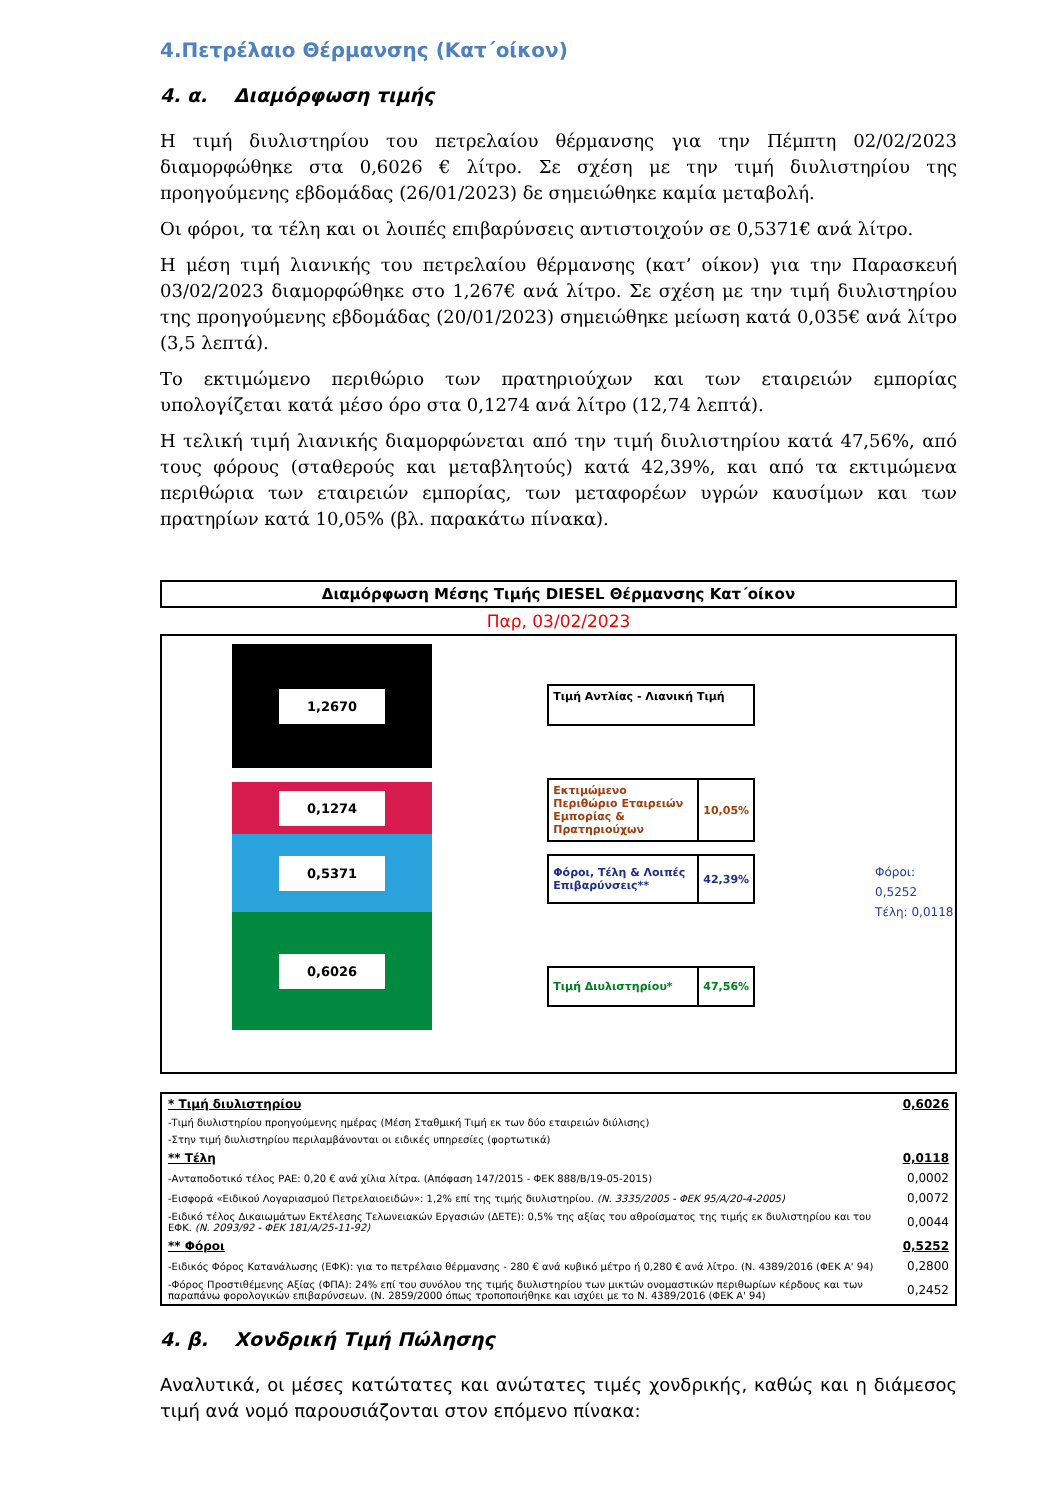4.Πετρέλαιο Θέρμανσης (Κατ΄οίκον)
4. α. Διαμόρφωση τιμής
Η τιμή διυλιστηρίου του πετρελαίου θέρμανσης για την Πέμπτη 02/02/2023 διαμορφώθηκε στα 0,6026 € λίτρο. Σε σχέση με την τιμή διυλιστηρίου της προηγούμενης εβδομάδας (26/01/2023) δε σημειώθηκε καμία μεταβολή.
Οι φόροι, τα τέλη και οι λοιπές επιβαρύνσεις αντιστοιχούν σε 0,5371€ ανά λίτρο.
Η μέση τιμή λιανικής του πετρελαίου θέρμανσης (κατ’ οίκον) για την Παρασκευή 03/02/2023 διαμορφώθηκε στο 1,267€ ανά λίτρο. Σε σχέση με την τιμή διυλιστηρίου της προηγούμενης εβδομάδας (20/01/2023) σημειώθηκε μείωση κατά 0,035€ ανά λίτρο (3,5 λεπτά).
Το εκτιμώμενο περιθώριο των πρατηριούχων και των εταιρειών εμπορίας υπολογίζεται κατά μέσο όρο στα 0,1274 ανά λίτρο (12,74 λεπτά).
Η τελική τιμή λιανικής διαμορφώνεται από την τιμή διυλιστηρίου κατά 47,56%, από τους φόρους (σταθερούς και μεταβλητούς) κατά 42,39%, και από τα εκτιμώμενα περιθώρια των εταιρειών εμπορίας, των μεταφορέων υγρών καυσίμων και των πρατηρίων κατά 10,05% (βλ. παρακάτω πίνακα).
Διαμόρφωση Μέσης Τιμής DIESEL Θέρμανσης Κατ΄οίκον
Παρ, 03/02/2023
1,2670
0,1274
0,5371
0,6026
Τιμή Αντλίας - Λιανική Τιμή
Εκτιμώμενο Περιθώριο Εταιρειών Εμπορίας & Πρατηριούχων
10,05%
Φόροι, Τέλη & Λοιπές Επιβαρύνσεις**
42,39%
Τιμή Διυλιστηρίου*
47,56%
Φόροι: 0,5252
Τέλη: 0,0118
| * Τιμή διυλιστηρίου | 0,6026 |
| -Τιμή διυλιστηρίου προηγούμενης ημέρας (Μέση Σταθμική Τιμή εκ των δύο εταιρειών διύλισης) | |
| -Στην τιμή διυλιστηρίου περιλαμβάνονται οι ειδικές υπηρεσίες (φορτωτικά) | |
| ** Τέλη | 0,0118 |
| -Ανταποδοτικό τέλος ΡΑΕ: 0,20 € ανά χίλια λίτρα. (Απόφαση 147/2015 - ΦΕΚ 888/Β/19-05-2015) | 0,0002 |
| -Εισφορά «Ειδικού Λογαριασμού Πετρελαιοειδών»: 1,2% επί της τιμής διυλιστηρίου. (Ν. 3335/2005 - ΦΕΚ 95/Α/20-4-2005) | 0,0072 |
| -Ειδικό τέλος Δικαιωμάτων Εκτέλεσης Τελωνειακών Εργασιών (ΔΕΤΕ): 0,5% της αξίας του αθροίσματος της τιμής εκ διυλιστηρίου και του ΕΦΚ. (Ν. 2093/92 - ΦΕΚ 181/Α/25-11-92) | 0,0044 |
| ** Φόροι | 0,5252 |
| -Ειδικός Φόρος Κατανάλωσης (ΕΦΚ): για το πετρέλαιο θέρμανσης - 280 € ανά κυβικό μέτρο ή 0,280 € ανά λίτρο. (Ν. 4389/2016 (ΦΕΚ Α' 94) | 0,2800 |
| -Φόρος Προστιθέμενης Αξίας (ΦΠΑ): 24% επί του συνόλου της τιμής διυλιστηρίου των μικτών ονομαστικών περιθωρίων κέρδους και των παραπάνω φορολογικών επιβαρύνσεων. (Ν. 2859/2000 όπως τροποποιήθηκε και ισχύει με το Ν. 4389/2016 (ΦΕΚ Α' 94) | 0,2452 |
4. β. Χονδρική Τιμή Πώλησης
Αναλυτικά, οι μέσες κατώτατες και ανώτατες τιμές χονδρικής, καθώς και η διάμεσος τιμή ανά νομό παρουσιάζονται στον επόμενο πίνακα: